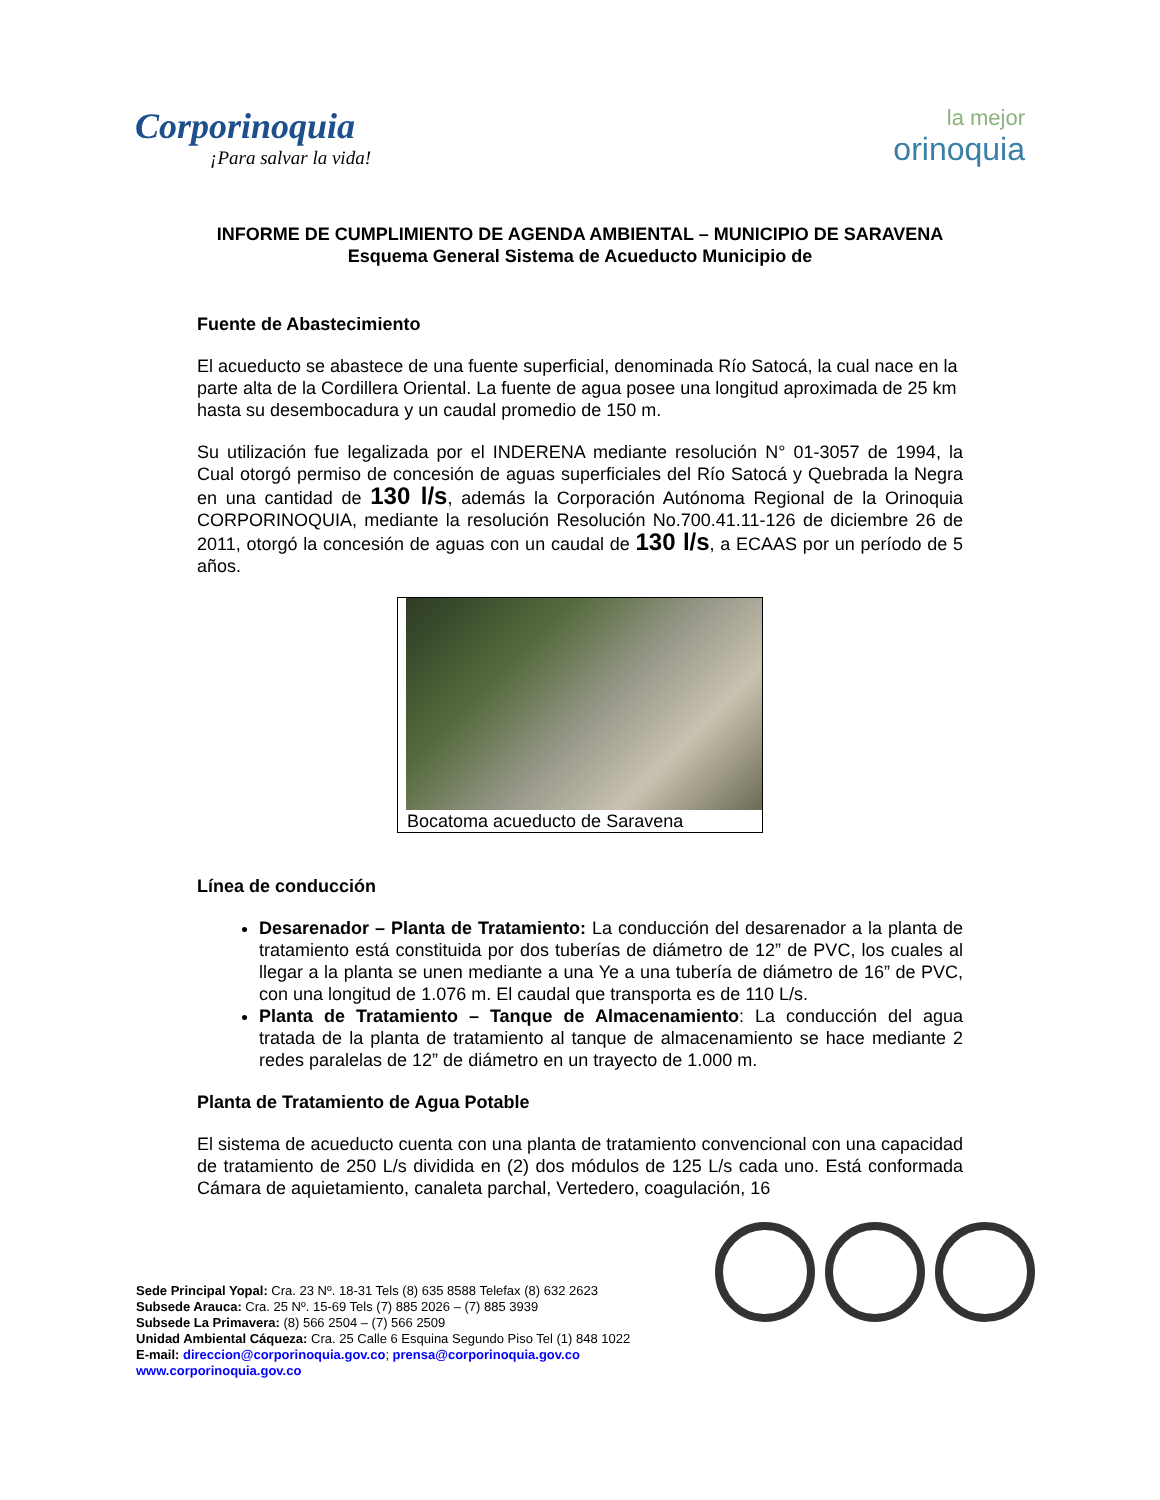Corporinoquia
¡Para salvar la vida!
la mejor
orinoquia
INFORME DE CUMPLIMIENTO DE AGENDA AMBIENTAL – MUNICIPIO DE SARAVENA
Esquema General Sistema de Acueducto Municipio de
Fuente de Abastecimiento
El acueducto se abastece de una fuente superficial, denominada Río Satocá, la cual nace en la parte alta de la Cordillera Oriental. La fuente de agua posee una longitud aproximada de 25 km hasta su desembocadura y un caudal promedio de 150 m.
Su utilización fue legalizada por el INDERENA mediante resolución N° 01-3057 de 1994, la Cual otorgó permiso de concesión de aguas superficiales del Río Satocá y Quebrada la Negra en una cantidad de 130 l/s, además la Corporación Autónoma Regional de la Orinoquia CORPORINOQUIA, mediante la resolución Resolución No.700.41.11-126 de diciembre 26 de 2011, otorgó la concesión de aguas con un caudal de 130 l/s, a ECAAS por un período de 5 años.
Bocatoma acueducto de Saravena
Línea de conducción
Desarenador – Planta de Tratamiento: La conducción del desarenador a la planta de tratamiento está constituida por dos tuberías de diámetro de 12” de PVC, los cuales al llegar a la planta se unen mediante a una Ye a una tubería de diámetro de 16” de PVC, con una longitud de 1.076 m. El caudal que transporta es de 110 L/s.
Planta de Tratamiento – Tanque de Almacenamiento: La conducción del agua tratada de la planta de tratamiento al tanque de almacenamiento se hace mediante 2 redes paralelas de 12” de diámetro en un trayecto de 1.000 m.
Planta de Tratamiento de Agua Potable
El sistema de acueducto cuenta con una planta de tratamiento convencional con una capacidad de tratamiento de 250 L/s dividida en (2) dos módulos de 125 L/s cada uno. Está conformada Cámara de aquietamiento, canaleta parchal, Vertedero, coagulación, 16
Sede Principal Yopal: Cra. 23 Nº. 18-31 Tels (8) 635 8588 Telefax (8) 632 2623
Subsede Arauca: Cra. 25 Nº. 15-69 Tels (7) 885 2026 – (7) 885 3939
Subsede La Primavera: (8) 566 2504 – (7) 566 2509
Unidad Ambiental Cáqueza: Cra. 25 Calle 6 Esquina Segundo Piso Tel (1) 848 1022
E-mail: direccion@corporinoquia.gov.co; prensa@corporinoquia.gov.co
www.corporinoquia.gov.co